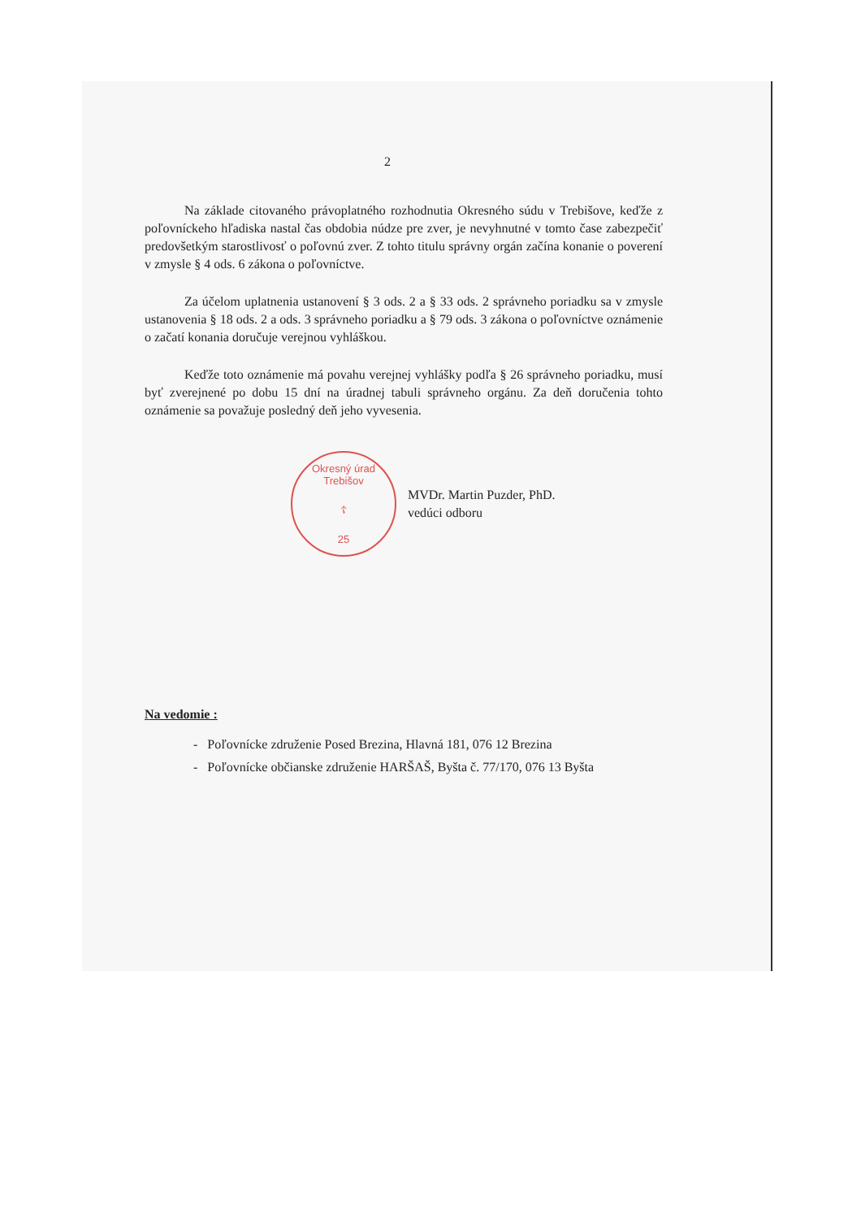2
Na základe citovaného právoplatného rozhodnutia Okresného súdu v Trebišove, keďže z poľovníckeho hľadiska nastal čas obdobia núdze pre zver, je nevyhnutné v tomto čase zabezpečiť predovšetkým starostlivosť o poľovnú zver. Z tohto titulu správny orgán začína konanie o poverení v zmysle § 4 ods. 6 zákona o poľovníctve.
Za účelom uplatnenia ustanovení § 3 ods. 2 a § 33 ods. 2 správneho poriadku sa v zmysle ustanovenia § 18 ods. 2 a ods. 3 správneho poriadku a § 79 ods. 3 zákona o poľovníctve oznámenie o začatí konania doručuje verejnou vyhláškou.
Keďže toto oznámenie má povahu verejnej vyhlášky podľa § 26 správneho poriadku, musí byť zverejnené po dobu 15 dní na úradnej tabuli správneho orgánu. Za deň doručenia tohto oznámenie sa považuje posledný deň jeho vyvesenia.
Okresný úrad Trebišov
☦
25
MVDr. Martin Puzder, PhD.
vedúci odboru
Na vedomie :
- Poľovnícke združenie Posed Brezina, Hlavná 181, 076 12 Brezina
- Poľovnícke občianske združenie HARŠAŠ, Byšta č. 77/170, 076 13 Byšta